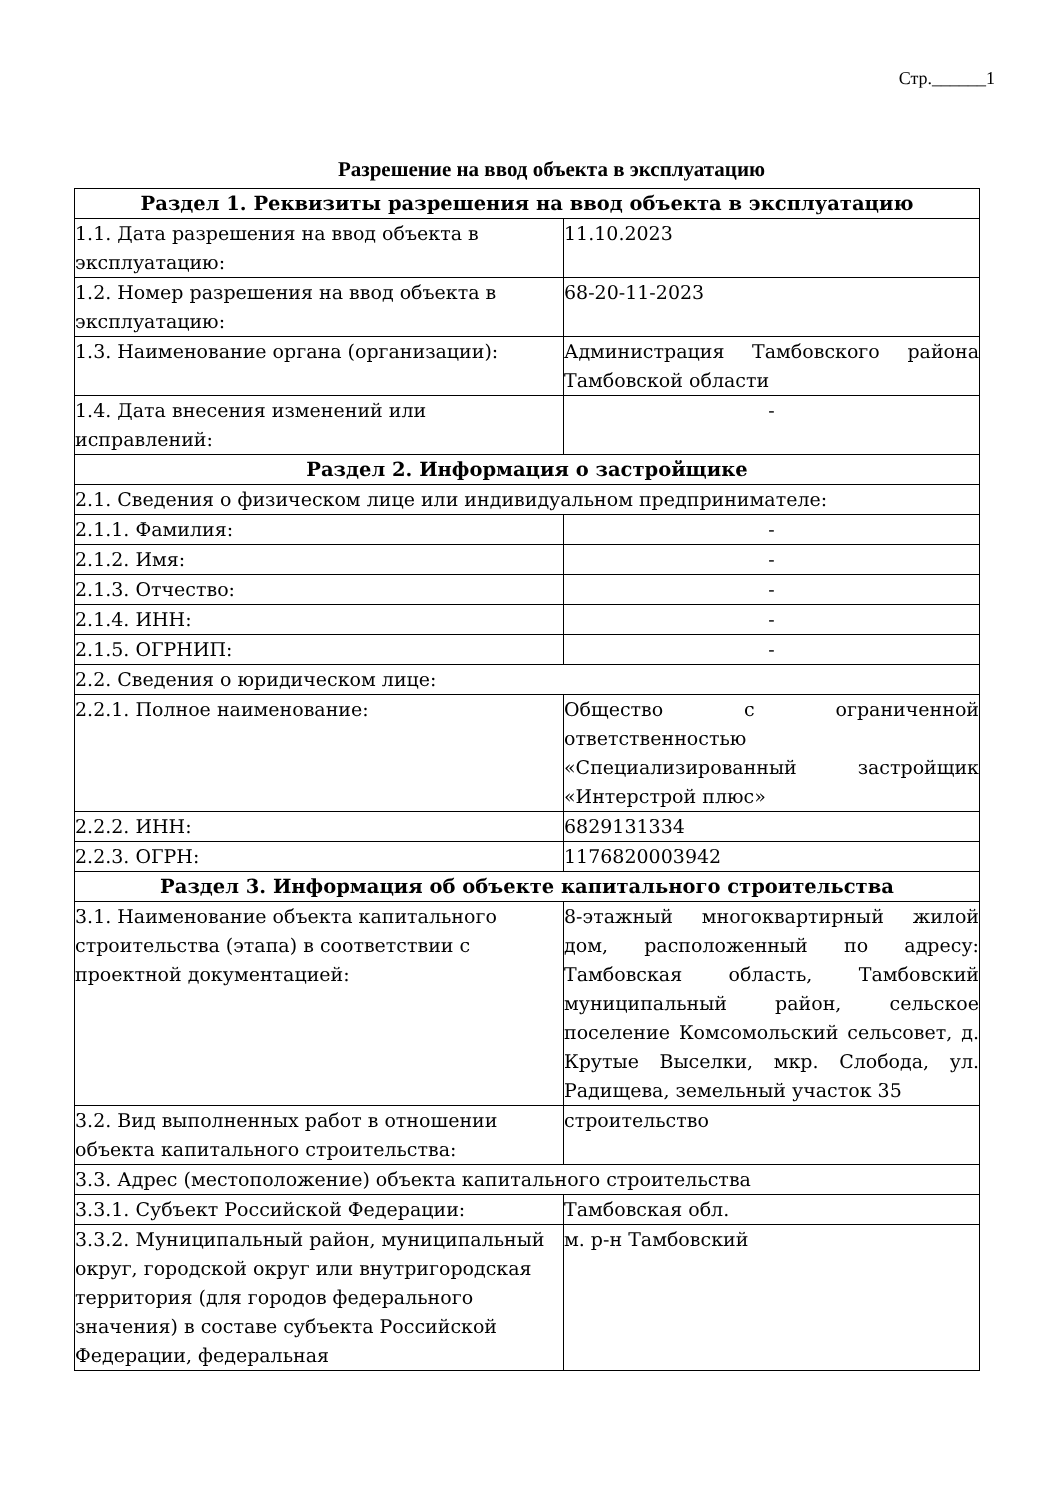Стр.______1
Разрешение на ввод объекта в эксплуатацию
| Раздел 1. Реквизиты разрешения на ввод объекта в эксплуатацию | |
| --- | --- |
| 1.1. Дата разрешения на ввод объекта в эксплуатацию: | 11.10.2023 |
| 1.2. Номер разрешения на ввод объекта в эксплуатацию: | 68-20-11-2023 |
| 1.3. Наименование органа (организации): | Администрация Тамбовского района Тамбовской области |
| 1.4. Дата внесения изменений или исправлений: | - |
| Раздел 2. Информация о застройщике | |
| 2.1. Сведения о физическом лице или индивидуальном предпринимателе: | |
| 2.1.1. Фамилия: | - |
| 2.1.2. Имя: | - |
| 2.1.3. Отчество: | - |
| 2.1.4. ИНН: | - |
| 2.1.5. ОГРНИП: | - |
| 2.2. Сведения о юридическом лице: | |
| 2.2.1. Полное наименование: | Общество с ограниченной ответственностью «Специализированный застройщик «Интерстрой плюс» |
| 2.2.2. ИНН: | 6829131334 |
| 2.2.3. ОГРН: | 1176820003942 |
| Раздел 3. Информация об объекте капитального строительства | |
| 3.1. Наименование объекта капитального строительства (этапа) в соответствии с проектной документацией: | 8-этажный многоквартирный жилой дом, расположенный по адресу: Тамбовская область, Тамбовский муниципальный район, сельское поселение Комсомольский сельсовет, д. Крутые Выселки, мкр. Слобода, ул. Радищева, земельный участок 35 |
| 3.2. Вид выполненных работ в отношении объекта капитального строительства: | строительство |
| 3.3. Адрес (местоположение) объекта капитального строительства | |
| 3.3.1. Субъект Российской Федерации: | Тамбовская обл. |
| 3.3.2. Муниципальный район, муниципальный округ, городской округ или внутригородская территория (для городов федерального значения) в составе субъекта Российской Федерации, федеральная | м. р-н Тамбовский |